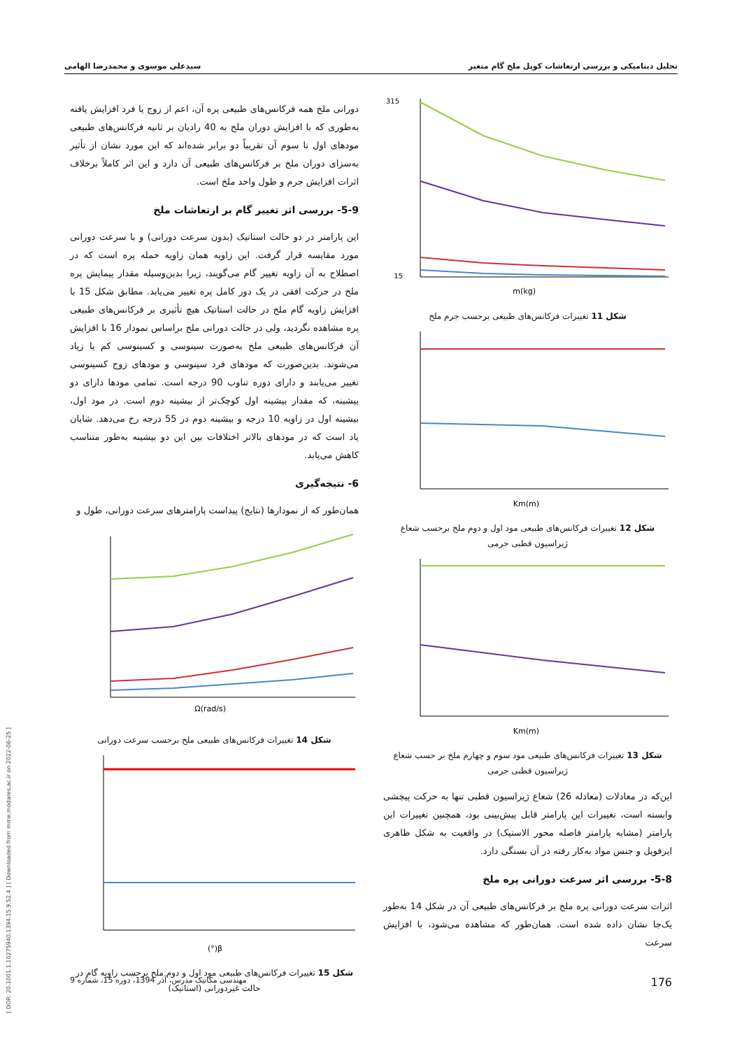تحلیل دینامیکی و بررسی ارتعاشات کوپل ملخ گام متغیر سیدعلی موسوی و محمدرضا الهامی
315
15
m(kg)
شکل 11 تغییرات فرکانس‌های طبیعی برحسب جرم ملخ
Km(m)
شکل 12 تغییرات فرکانس‌های طبیعی مود اول و دوم ملخ برحسب شعاع ژیراسیون قطبی جرمی
Km(m)
شکل 13 تغییرات فرکانس‌های طبیعی مود سوم و چهارم ملخ بر حسب شعاع ژیراسیون قطبی جرمی
این‌که در معادلات (معادله 26) شعاع ژیراسیون قطبی تنها به حرکت پیچشی وابسته است، تغییرات این پارامتر قابل پیش‌بینی بود، همچنین تغییرات این پارامتر (مشابه پارامتر فاصله محور الاستیک) در واقعیت به شکل ظاهری ایرفویل و جنس مواد به‌کار رفته در آن بستگی دارد.
5-8- بررسی اثر سرعت دورانی پره ملخ
اثرات سرعت دورانی پره ملخ بر فرکانس‌های طبیعی آن در شکل 14 به‌طور یک‌جا نشان داده شده است. همان‌طور که مشاهده می‌شود، با افزایش سرعت
دورانی ملخ همه فرکانس‌های طبیعی پره آن، اعم از زوج یا فرد افزایش یافته به‌طوری که با افزایش دوران ملخ به 40 رادیان بر ثانیه فرکانس‌های طبیعی مودهای اول تا سوم آن تقریباً دو برابر شده‌اند که این مورد نشان از تأثیر به‌سزای دوران ملخ بر فرکانس‌های طبیعی آن دارد و این اثر کاملاً برخلاف اثرات افزایش جرم و طول واحد ملخ است.
5-9- بررسی اثر تغییر گام بر ارتعاشات ملخ
این پارامتر در دو حالت استاتیک (بدون سرعت دورانی) و با سرعت دورانی مورد مقایسه قرار گرفت. این زاویه همان زاویه حمله پره است که در اصطلاح به آن زاویه تغییر گام می‌گویند، زیرا بدین‌وسیله مقدار پیمایش پره ملخ در حرکت افقی در یک دور کامل پره تغییر می‌یابد. مطابق شکل 15 با افزایش زاویه گام ملخ در حالت استاتیک هیچ تأثیری بر فرکانس‌های طبیعی پره مشاهده نگردید، ولی در حالت دورانی ملخ براساس نمودار 16 با افزایش آن فرکانس‌های طبیعی ملخ به‌صورت سینوسی و کسینوسی کم یا زیاد می‌شوند. بدین‌صورت که مودهای فرد سینوسی و مودهای زوج کسینوسی تغییر می‌یابند و دارای دوره تناوب 90 درجه است. تمامی مودها دارای دو بیشینه، که مقدار بیشینه اول کوچک‌تر از بیشینه دوم است. در مود اول، بیشینه اول در زاویه 10 درجه و بیشینه دوم در 55 درجه رخ می‌دهد. شایان یاد است که در مودهای بالاتر اختلافات بین این دو بیشینه به‌طور متناسب کاهش می‌یابد.
6- نتیجه‌گیری
همان‌طور که از نمودارها (نتایج) پیداست پارامترهای سرعت دورانی، طول و
Ω(rad/s)
شکل 14 تغییرات فرکانس‌های طبیعی ملخ برحسب سرعت دورانی
β(°)
شکل 15 تغییرات فرکانس‌های طبیعی مود اول و دوم ملخ برحسب زاویه گام در حالت غیردورانی (استاتیک)
176 مهندسی مکانیک مدرس، آذر 1394، دوره 15، شماره 9
[ DOR: 20.1001.1.10275940.1394.15.9.52.4 ] [ Downloaded from mme.modares.ac.ir on 2022-06-25 ]